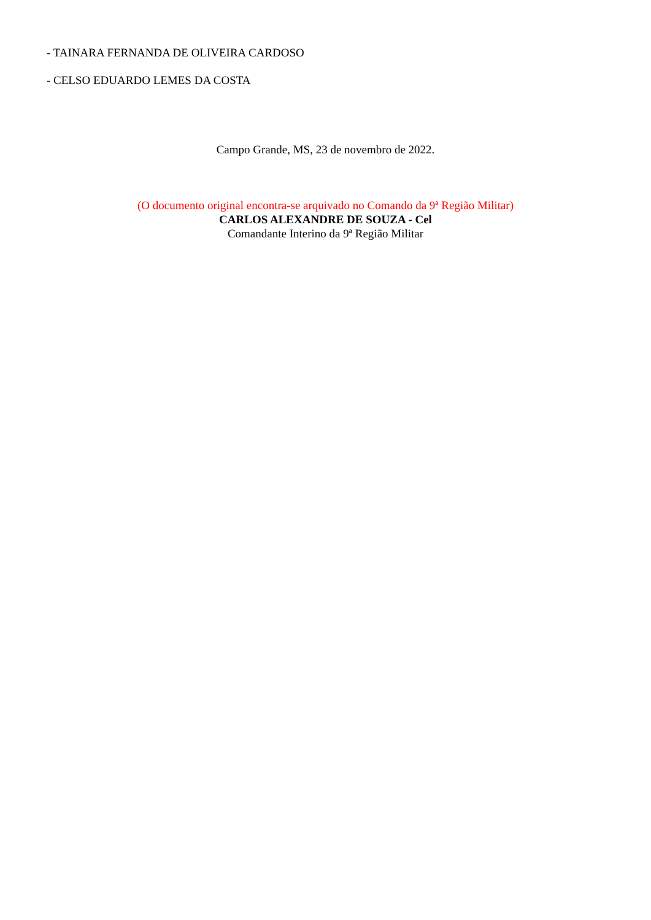- TAINARA FERNANDA DE OLIVEIRA CARDOSO
- CELSO EDUARDO LEMES DA COSTA
Campo Grande, MS, 23 de novembro de 2022.
(O documento original encontra-se arquivado no Comando da 9ª Região Militar)
CARLOS ALEXANDRE DE SOUZA - Cel
Comandante Interino da 9ª Região Militar